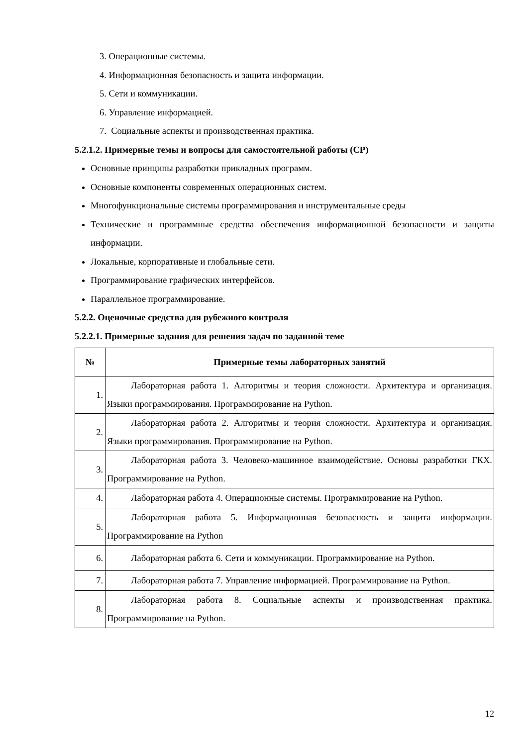3. Операционные системы.
4. Информационная безопасность и защита информации.
5. Сети и коммуникации.
6. Управление информацией.
7. Социальные аспекты и производственная практика.
5.2.1.2. Примерные темы и вопросы для самостоятельной работы (СР)
Основные принципы разработки прикладных программ.
Основные компоненты современных операционных систем.
Многофункциональные системы программирования и инструментальные среды
Технические и программные средства обеспечения информационной безопасности и защиты информации.
Локальные, корпоративные и глобальные сети.
Программирование графических интерфейсов.
Параллельное программирование.
5.2.2. Оценочные средства для рубежного контроля
5.2.2.1. Примерные задания для решения задач по заданной теме
| № | Примерные темы лабораторных занятий |
| --- | --- |
| 1. | Лабораторная работа 1. Алгоритмы и теория сложности. Архитектура и организация. Языки программирования. Программирование на Python. |
| 2. | Лабораторная работа 2. Алгоритмы и теория сложности. Архитектура и организация. Языки программирования. Программирование на Python. |
| 3. | Лабораторная работа 3. Человеко-машинное взаимодействие. Основы разработки ГКХ. Программирование на Python. |
| 4. | Лабораторная работа 4. Операционные системы. Программирование на Python. |
| 5. | Лабораторная работа 5. Информационная безопасность и защита информации. Программирование на Python |
| 6. | Лабораторная работа 6. Сети и коммуникации. Программирование на Python. |
| 7. | Лабораторная работа 7. Управление информацией. Программирование на Python. |
| 8. | Лабораторная работа 8. Социальные аспекты и производственная практика. Программирование на Python. |
12